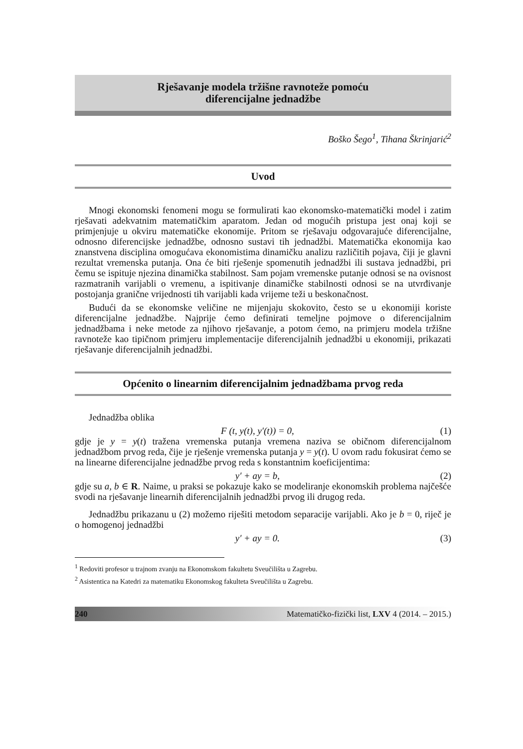Rješavanje modela tržišne ravnoteže pomoću
diferencijalne jednadžbe
Boško Šego<sup>1</sup>, Tihana Škrinjarić<sup>2</sup>
Uvod
Mnogi ekonomski fenomeni mogu se formulirati kao ekonomsko-matematički model i zatim rješavati adekvatnim matematičkim aparatom. Jedan od mogućih pristupa jest onaj koji se primjenjuje u okviru matematičke ekonomije. Pritom se rješavaju odgovarajuće diferencijalne, odnosno diferencijske jednadžbe, odnosno sustavi tih jednadžbi. Matematička ekonomija kao znanstvena disciplina omogućava ekonomistima dinamičku analizu različitih pojava, čiji je glavni rezultat vremenska putanja. Ona će biti rješenje spomenutih jednadžbi ili sustava jednadžbi, pri čemu se ispituje njezina dinamička stabilnost. Sam pojam vremenske putanje odnosi se na ovisnost razmatranih varijabli o vremenu, a ispitivanje dinamičke stabilnosti odnosi se na utvrđivanje postojanja granične vrijednosti tih varijabli kada vrijeme teži u beskonačnost.
Budući da se ekonomske veličine ne mijenjaju skokovito, često se u ekonomiji koriste diferencijalne jednadžbe. Najprije ćemo definirati temeljne pojmove o diferencijalnim jednadžbama i neke metode za njihovo rješavanje, a potom ćemo, na primjeru modela tržišne ravnoteže kao tipičnom primjeru implementacije diferencijalnih jednadžbi u ekonomiji, prikazati rješavanje diferencijalnih jednadžbi.
Općenito o linearnim diferencijalnim jednadžbama prvog reda
Jednadžba oblika
F (t, y(t), y′(t)) = 0, (1)
gdje je y = y(t) tražena vremenska putanja vremena naziva se običnom diferencijalnom jednadžbom prvog reda, čije je rješenje vremenska putanja y = y(t). U ovom radu fokusirat ćemo se na linearne diferencijalne jednadžbe prvog reda s konstantnim koeficijentima:
y′ + ay = b, (2)
gdje su a, b ∈ R. Naime, u praksi se pokazuje kako se modeliranje ekonomskih problema najčešće svodi na rješavanje linearnih diferencijalnih jednadžbi prvog ili drugog reda.
Jednadžbu prikazanu u (2) možemo riješiti metodom separacije varijabli. Ako je b = 0, riječ je o homogenoj jednadžbi
y′ + ay = 0. (3)
<sup>1</sup> Redoviti profesor u trajnom zvanju na Ekonomskom fakultetu Sveučilišta u Zagrebu.
<sup>2</sup> Asistentica na Katedri za matematiku Ekonomskog fakulteta Sveučilišta u Zagrebu.
240 Matematičko-fizički list, LXV 4 (2014. – 2015.)